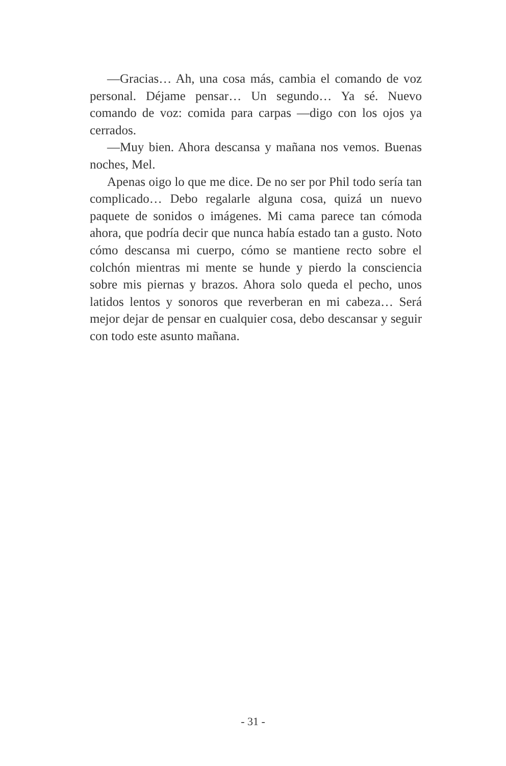—Gracias… Ah, una cosa más, cambia el comando de voz personal. Déjame pensar… Un segundo… Ya sé. Nuevo comando de voz: comida para carpas —digo con los ojos ya cerrados.
—Muy bien. Ahora descansa y mañana nos vemos. Buenas noches, Mel.
Apenas oigo lo que me dice. De no ser por Phil todo sería tan complicado… Debo regalarle alguna cosa, quizá un nuevo paquete de sonidos o imágenes. Mi cama parece tan cómoda ahora, que podría decir que nunca había estado tan a gusto. Noto cómo descansa mi cuerpo, cómo se mantiene recto sobre el colchón mientras mi mente se hunde y pierdo la consciencia sobre mis piernas y brazos. Ahora solo queda el pecho, unos latidos lentos y sonoros que reverberan en mi cabeza… Será mejor dejar de pensar en cualquier cosa, debo descansar y seguir con todo este asunto mañana.
- 31 -